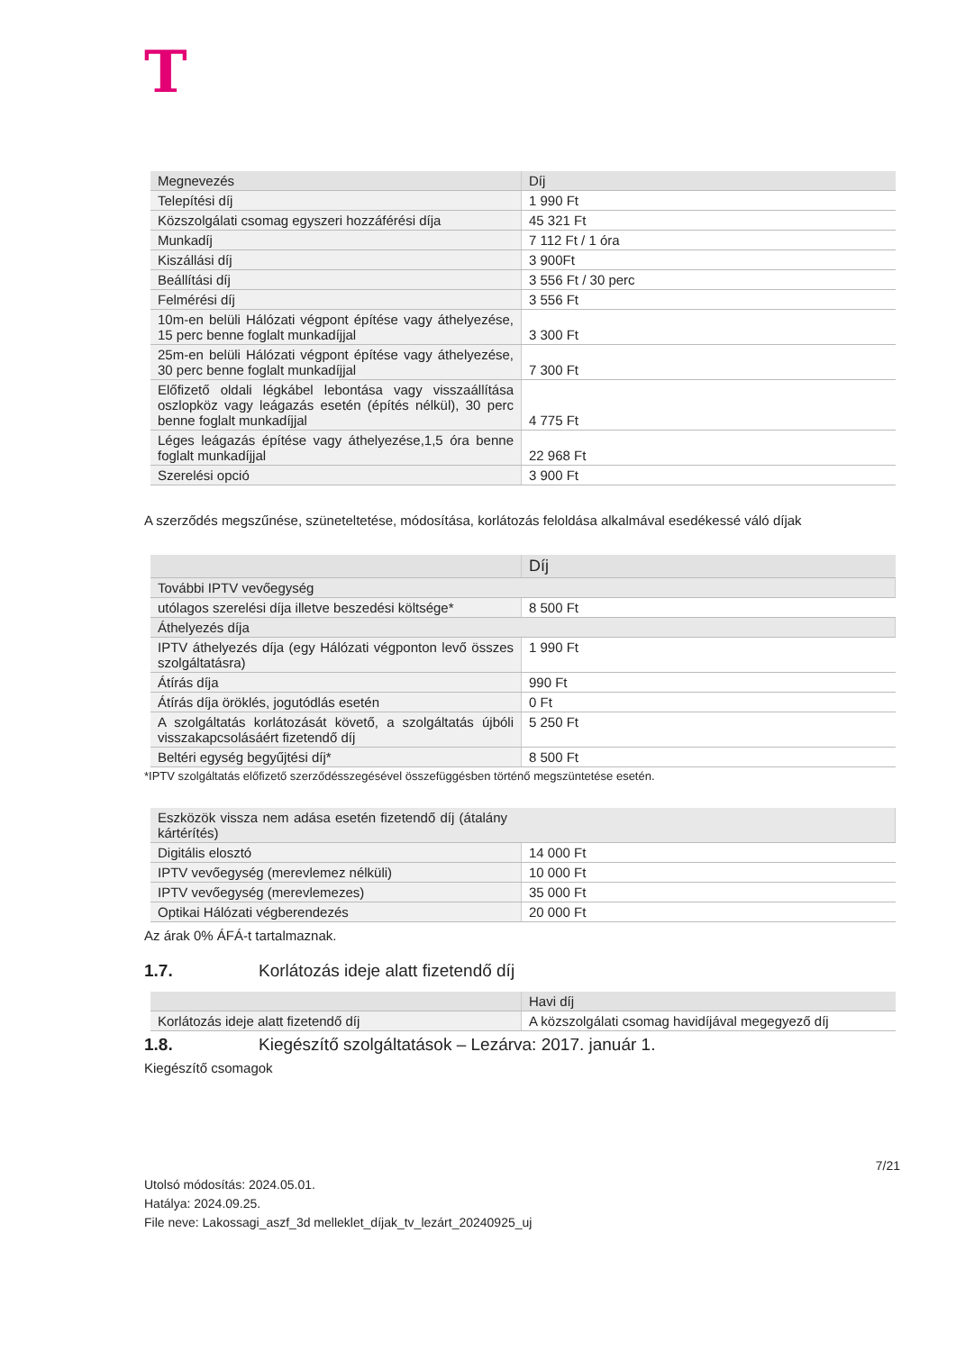T
| Megnevezés | Díj |
| --- | --- |
| Telepítési díj | 1 990 Ft |
| Közszolgálati csomag egyszeri hozzáférési díja | 45 321 Ft |
| Munkadíj | 7 112 Ft / 1 óra |
| Kiszállási díj | 3 900Ft |
| Beállítási díj | 3 556 Ft / 30 perc |
| Felmérési díj | 3 556 Ft |
| 10m-en belüli Hálózati végpont építése vagy áthelyezése, 15 perc benne foglalt munkadíjjal | 3 300 Ft |
| 25m-en belüli Hálózati végpont építése vagy áthelyezése, 30 perc benne foglalt munkadíjjal | 7 300 Ft |
| Előfizető oldali légkábel lebontása vagy visszaállítása oszlopköz vagy leágazás esetén (építés nélkül), 30 perc benne foglalt munkadíjjal | 4 775 Ft |
| Léges leágazás építése vagy áthelyezése,1,5 óra benne foglalt munkadíjjal | 22 968 Ft |
| Szerelési opció | 3 900 Ft |
A szerződés megszűnése, szüneteltetése, módosítása, korlátozás feloldása alkalmával esedékessé váló díjak
| | Díj |
| --- | --- |
| További IPTV vevőegység | |
| utólagos szerelési díja illetve beszedési költsége* | 8 500 Ft |
| Áthelyezés díja | |
| IPTV áthelyezés díja (egy Hálózati végponton levő összes szolgáltatásra) | 1 990 Ft |
| Átírás díja | 990 Ft |
| Átírás díja öröklés, jogutódlás esetén | 0 Ft |
| A szolgáltatás korlátozását követő, a szolgáltatás újbóli visszakapcsolásáért fizetendő díj | 5 250 Ft |
| Beltéri egység begyűjtési díj* | 8 500 Ft |
*IPTV szolgáltatás előfizető szerződésszegésével összefüggésben történő megszüntetése esetén.
| Eszközök vissza nem adása esetén fizetendő díj (átalány kártérítés) | |
| Digitális elosztó | 14 000 Ft |
| IPTV vevőegység (merevlemez nélküli) | 10 000 Ft |
| IPTV vevőegység (merevlemezes) | 35 000 Ft |
| Optikai Hálózati végberendezés | 20 000 Ft |
Az árak 0% ÁFÁ-t tartalmaznak.
1.7. Korlátozás ideje alatt fizetendő díj
| | Havi díj |
| --- | --- |
| Korlátozás ideje alatt fizetendő díj | A közszolgálati csomag havidíjával megegyező díj |
1.8. Kiegészítő szolgáltatások – Lezárva: 2017. január 1.
Kiegészítő csomagok
7/21
Utolsó módosítás: 2024.05.01.
Hatálya: 2024.09.25.
File neve: Lakossagi_aszf_3d melleklet_díjak_tv_lezárt_20240925_uj